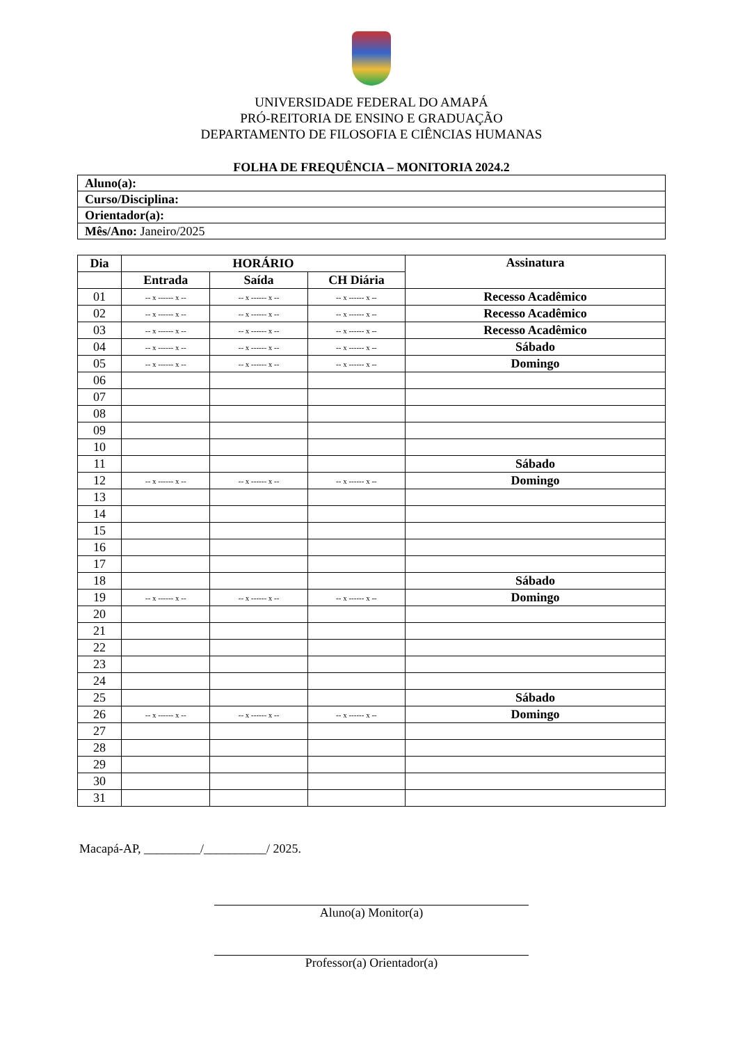UNIVERSIDADE FEDERAL DO AMAPÁ
PRÓ-REITORIA DE ENSINO E GRADUAÇÃO
DEPARTAMENTO DE FILOSOFIA E CIÊNCIAS HUMANAS
FOLHA DE FREQUÊNCIA – MONITORIA 2024.2
| Aluno(a): |
| Curso/Disciplina: |
| Orientador(a): |
| Mês/Ano: Janeiro/2025 |
| Dia | HORÁRIO | | | Assinatura |
| --- | --- | --- | --- | --- |
| | Entrada | Saída | CH Diária | |
| 01 | -- x ------ x -- | -- x ------ x -- | -- x ------ x -- | Recesso Acadêmico |
| 02 | -- x ------ x -- | -- x ------ x -- | -- x ------ x -- | Recesso Acadêmico |
| 03 | -- x ------ x -- | -- x ------ x -- | -- x ------ x -- | Recesso Acadêmico |
| 04 | -- x ------ x -- | -- x ------ x -- | -- x ------ x -- | Sábado |
| 05 | -- x ------ x -- | -- x ------ x -- | -- x ------ x -- | Domingo |
| 06 | | | | |
| 07 | | | | |
| 08 | | | | |
| 09 | | | | |
| 10 | | | | |
| 11 | | | | Sábado |
| 12 | -- x ------ x -- | -- x ------ x -- | -- x ------ x -- | Domingo |
| 13 | | | | |
| 14 | | | | |
| 15 | | | | |
| 16 | | | | |
| 17 | | | | |
| 18 | | | | Sábado |
| 19 | -- x ------ x -- | -- x ------ x -- | -- x ------ x -- | Domingo |
| 20 | | | | |
| 21 | | | | |
| 22 | | | | |
| 23 | | | | |
| 24 | | | | |
| 25 | | | | Sábado |
| 26 | -- x ------ x -- | -- x ------ x -- | -- x ------ x -- | Domingo |
| 27 | | | | |
| 28 | | | | |
| 29 | | | | |
| 30 | | | | |
| 31 | | | | |
Macapá-AP, _________/__________/ 2025.
Aluno(a) Monitor(a)
Professor(a) Orientador(a)